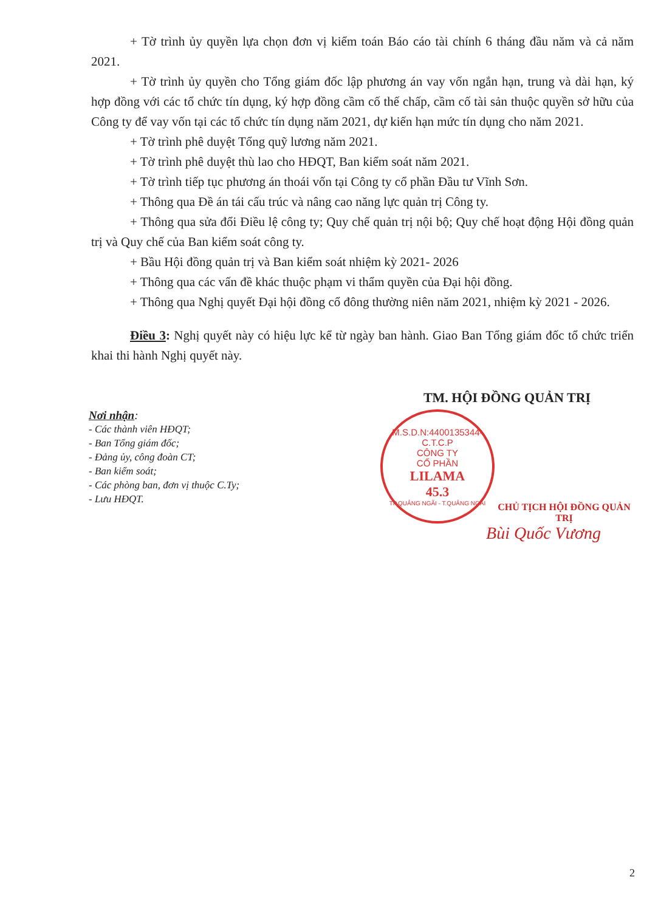+ Tờ trình ủy quyền lựa chọn đơn vị kiểm toán Báo cáo tài chính 6 tháng đầu năm và cả năm 2021.
+ Tờ trình ủy quyền cho Tổng giám đốc lập phương án vay vốn ngắn hạn, trung và dài hạn, ký hợp đồng với các tổ chức tín dụng, ký hợp đồng cầm cố thế chấp, cầm cố tài sản thuộc quyền sở hữu của Công ty để vay vốn tại các tổ chức tín dụng năm 2021, dự kiến hạn mức tín dụng cho năm 2021.
+ Tờ trình phê duyệt Tổng quỹ lương năm 2021.
+ Tờ trình phê duyệt thù lao cho HĐQT, Ban kiểm soát năm 2021.
+ Tờ trình tiếp tục phương án thoái vốn tại Công ty cổ phần Đầu tư Vĩnh Sơn.
+ Thông qua Đề án tái cấu trúc và nâng cao năng lực quản trị Công ty.
+ Thông qua sửa đổi Điều lệ công ty; Quy chế quản trị nội bộ; Quy chế hoạt động Hội đồng quản trị và Quy chế của Ban kiểm soát công ty.
+ Bầu Hội đồng quản trị và Ban kiểm soát nhiệm kỳ 2021- 2026
+ Thông qua các vấn đề khác thuộc phạm vi thẩm quyền của Đại hội đồng.
+ Thông qua Nghị quyết Đại hội đồng cổ đông thường niên năm 2021, nhiệm kỳ 2021 - 2026.
Điều 3: Nghị quyết này có hiệu lực kể từ ngày ban hành. Giao Ban Tổng giám đốc tổ chức triển khai thi hành Nghị quyết này.
Nơi nhận:
- Các thành viên HĐQT;
- Ban Tổng giám đốc;
- Đảng ủy, công đoàn CT;
- Ban kiểm soát;
- Các phòng ban, đơn vị thuộc C.Ty;
- Lưu HĐQT.
TM. HỘI ĐỒNG QUẢN TRỊ
M.S.D.N:4400135344-C.T.C.P
CÔNG TY
CỔ PHẦN
LILAMA
45.3
TP.QUẢNG NGÃI - T.QUẢNG NGÃI
CHỦ TỊCH HỘI ĐỒNG QUẢN TRỊ
Bùi Quốc Vương
2